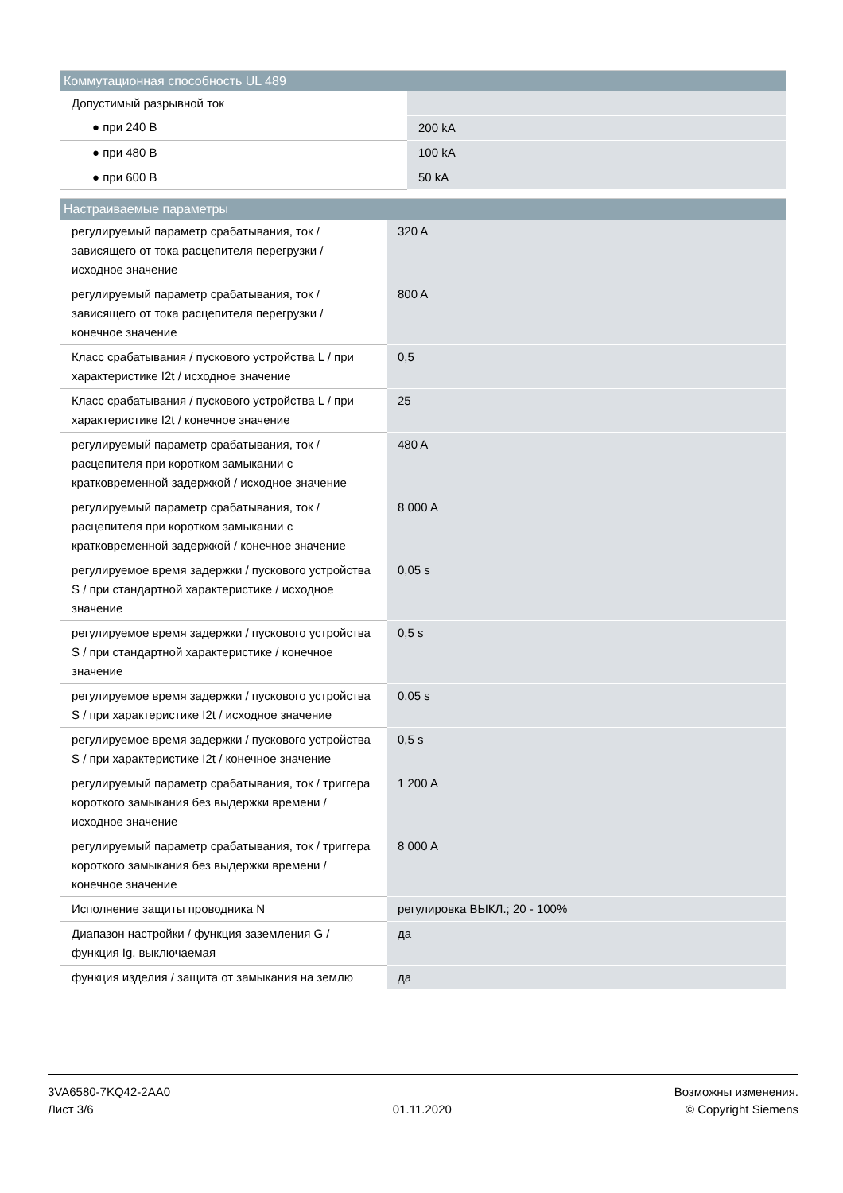| Коммутационная способность UL 489 | |
| --- | --- |
| Допустимый разрывной ток | |
| ● при 240 В | 200 kA |
| ● при 480 В | 100 kA |
| ● при 600 В | 50 kA |
| Настраиваемые параметры | |
| --- | --- |
| регулируемый параметр срабатывания, ток / зависящего от тока расцепителя перегрузки / исходное значение | 320 A |
| регулируемый параметр срабатывания, ток / зависящего от тока расцепителя перегрузки / конечное значение | 800 A |
| Класс срабатывания / пускового устройства L / при характеристике I2t / исходное значение | 0,5 |
| Класс срабатывания / пускового устройства L / при характеристике I2t / конечное значение | 25 |
| регулируемый параметр срабатывания, ток / расцепителя при коротком замыкании с кратковременной задержкой / исходное значение | 480 A |
| регулируемый параметр срабатывания, ток / расцепителя при коротком замыкании с кратковременной задержкой / конечное значение | 8 000 A |
| регулируемое время задержки / пускового устройства S / при стандартной характеристике / исходное значение | 0,05 s |
| регулируемое время задержки / пускового устройства S / при стандартной характеристике / конечное значение | 0,5 s |
| регулируемое время задержки / пускового устройства S / при характеристике I2t / исходное значение | 0,05 s |
| регулируемое время задержки / пускового устройства S / при характеристике I2t / конечное значение | 0,5 s |
| регулируемый параметр срабатывания, ток / триггера короткого замыкания без выдержки времени / исходное значение | 1 200 A |
| регулируемый параметр срабатывания, ток / триггера короткого замыкания без выдержки времени / конечное значение | 8 000 A |
| Исполнение защиты проводника N | регулировка ВЫКЛ.; 20 - 100% |
| Диапазон настройки / функция заземления G / функция Ig, выключаемая | да |
| функция изделия / защита от замыкания на землю | да |
3VA6580-7KQ42-2AA0
Лист 3/6
01.11.2020
Возможны изменения.
© Copyright Siemens